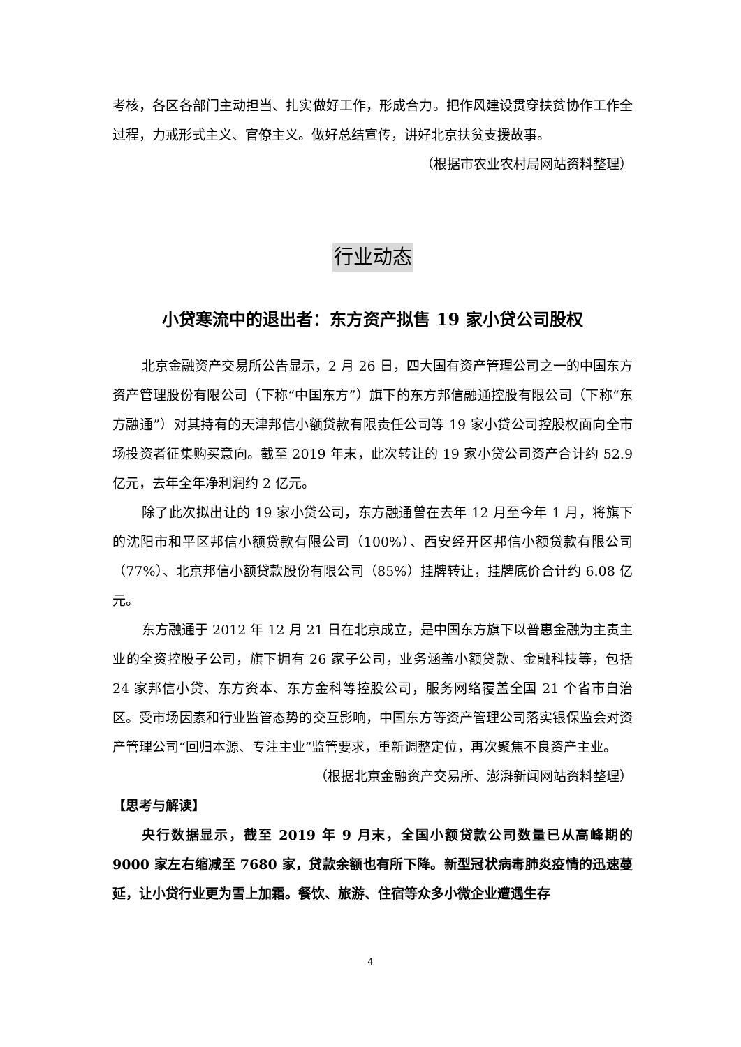考核，各区各部门主动担当、扎实做好工作，形成合力。把作风建设贯穿扶贫协作工作全过程，力戒形式主义、官僚主义。做好总结宣传，讲好北京扶贫支援故事。
（根据市农业农村局网站资料整理）
行业动态
小贷寒流中的退出者：东方资产拟售 19 家小贷公司股权
北京金融资产交易所公告显示，2 月 26 日，四大国有资产管理公司之一的中国东方资产管理股份有限公司（下称“中国东方”）旗下的东方邦信融通控股有限公司（下称“东方融通”）对其持有的天津邦信小额贷款有限责任公司等 19 家小贷公司控股权面向全市场投资者征集购买意向。截至 2019 年末，此次转让的 19 家小贷公司资产合计约 52.9 亿元，去年全年净利润约 2 亿元。
除了此次拟出让的 19 家小贷公司，东方融通曾在去年 12 月至今年 1 月，将旗下的沈阳市和平区邦信小额贷款有限公司（100%）、西安经开区邦信小额贷款有限公司（77%）、北京邦信小额贷款股份有限公司（85%）挂牌转让，挂牌底价合计约 6.08 亿元。
东方融通于 2012 年 12 月 21 日在北京成立，是中国东方旗下以普惠金融为主责主业的全资控股子公司，旗下拥有 26 家子公司，业务涵盖小额贷款、金融科技等，包括 24 家邦信小贷、东方资本、东方金科等控股公司，服务网络覆盖全国 21 个省市自治区。受市场因素和行业监管态势的交互影响，中国东方等资产管理公司落实银保监会对资产管理公司“回归本源、专注主业”监管要求，重新调整定位，再次聚焦不良资产主业。
（根据北京金融资产交易所、澎湃新闻网站资料整理）
【思考与解读】
央行数据显示，截至 2019 年 9 月末，全国小额贷款公司数量已从高峰期的 9000 家左右缩减至 7680 家，贷款余额也有所下降。新型冠状病毒肺炎疫情的迅速蔓延，让小贷行业更为雪上加霜。餐饮、旅游、住宿等众多小微企业遭遇生存
4